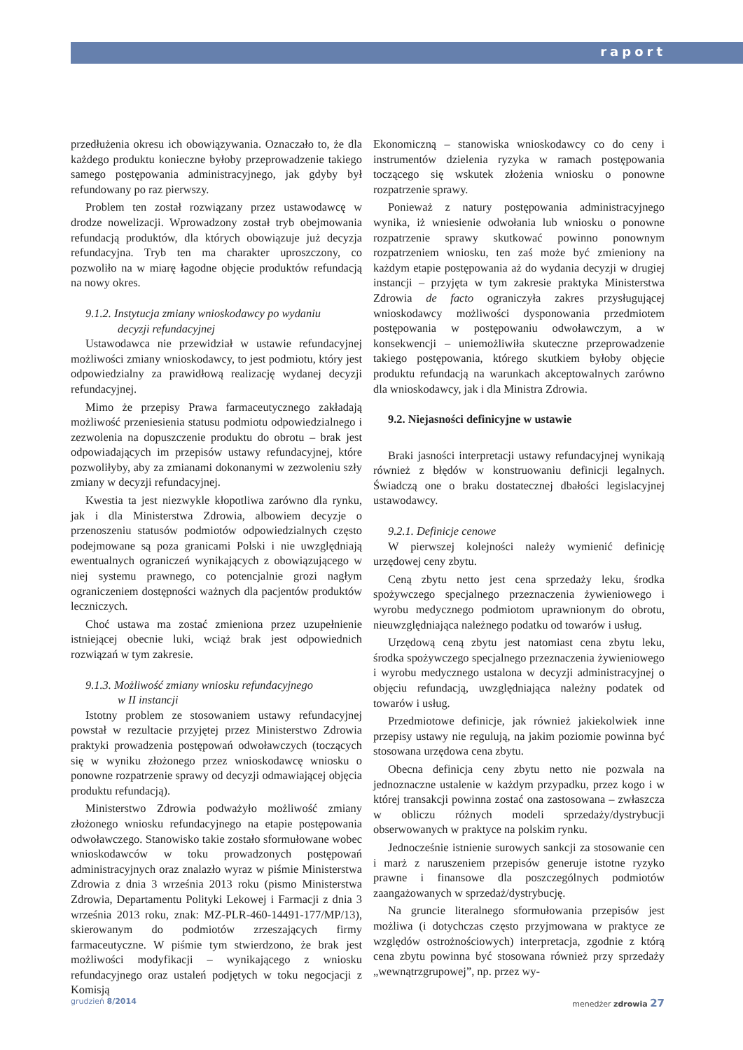raport
przedłużenia okresu ich obowiązywania. Oznaczało to, że dla każdego produktu konieczne byłoby przeprowadzenie takiego samego postępowania administracyjnego, jak gdyby był refundowany po raz pierwszy.
Problem ten został rozwiązany przez ustawodawcę w drodze nowelizacji. Wprowadzony został tryb obejmowania refundacją produktów, dla których obowiązuje już decyzja refundacyjna. Tryb ten ma charakter uproszczony, co pozwoliło na w miarę łagodne objęcie produktów refundacją na nowy okres.
9.1.2. Instytucja zmiany wnioskodawcy po wydaniu
decyzji refundacyjnej
Ustawodawca nie przewidział w ustawie refundacyjnej możliwości zmiany wnioskodawcy, to jest podmiotu, który jest odpowiedzialny za prawidłową realizację wydanej decyzji refundacyjnej.
Mimo że przepisy Prawa farmaceutycznego zakładają możliwość przeniesienia statusu podmiotu odpowiedzialnego i zezwolenia na dopuszczenie produktu do obrotu – brak jest odpowiadających im przepisów ustawy refundacyjnej, które pozwoliłyby, aby za zmianami dokonanymi w zezwoleniu szły zmiany w decyzji refundacyjnej.
Kwestia ta jest niezwykle kłopotliwa zarówno dla rynku, jak i dla Ministerstwa Zdrowia, albowiem decyzje o przenoszeniu statusów podmiotów odpowiedzialnych często podejmowane są poza granicami Polski i nie uwzględniają ewentualnych ograniczeń wynikających z obowiązującego w niej systemu prawnego, co potencjalnie grozi nagłym ograniczeniem dostępności ważnych dla pacjentów produktów leczniczych.
Choć ustawa ma zostać zmieniona przez uzupełnienie istniejącej obecnie luki, wciąż brak jest odpowiednich rozwiązań w tym zakresie.
9.1.3. Możliwość zmiany wniosku refundacyjnego
w II instancji
Istotny problem ze stosowaniem ustawy refundacyjnej powstał w rezultacie przyjętej przez Ministerstwo Zdrowia praktyki prowadzenia postępowań odwoławczych (toczących się w wyniku złożonego przez wnioskodawcę wniosku o ponowne rozpatrzenie sprawy od decyzji odmawiającej objęcia produktu refundacją).
Ministerstwo Zdrowia podważyło możliwość zmiany złożonego wniosku refundacyjnego na etapie postępowania odwoławczego. Stanowisko takie zostało sformułowane wobec wnioskodawców w toku prowadzonych postępowań administracyjnych oraz znalazło wyraz w piśmie Ministerstwa Zdrowia z dnia 3 września 2013 roku (pismo Ministerstwa Zdrowia, Departamentu Polityki Lekowej i Farmacji z dnia 3 września 2013 roku, znak: MZ-PLR-460-14491-177/MP/13), skierowanym do podmiotów zrzeszających firmy farmaceutyczne. W piśmie tym stwierdzono, że brak jest możliwości modyfikacji – wynikającego z wniosku refundacyjnego oraz ustaleń podjętych w toku negocjacji z Komisją
Ekonomiczną – stanowiska wnioskodawcy co do ceny i instrumentów dzielenia ryzyka w ramach postępowania toczącego się wskutek złożenia wniosku o ponowne rozpatrzenie sprawy.
Ponieważ z natury postępowania administracyjnego wynika, iż wniesienie odwołania lub wniosku o ponowne rozpatrzenie sprawy skutkować powinno ponownym rozpatrzeniem wniosku, ten zaś może być zmieniony na każdym etapie postępowania aż do wydania decyzji w drugiej instancji – przyjęta w tym zakresie praktyka Ministerstwa Zdrowia de facto ograniczyła zakres przysługującej wnioskodawcy możliwości dysponowania przedmiotem postępowania w postępowaniu odwoławczym, a w konsekwencji – uniemożliwiła skuteczne przeprowadzenie takiego postępowania, którego skutkiem byłoby objęcie produktu refundacją na warunkach akceptowalnych zarówno dla wnioskodawcy, jak i dla Ministra Zdrowia.
9.2. Niejasności definicyjne w ustawie
Braki jasności interpretacji ustawy refundacyjnej wynikają również z błędów w konstruowaniu definicji legalnych. Świadczą one o braku dostatecznej dbałości legislacyjnej ustawodawcy.
9.2.1. Definicje cenowe
W pierwszej kolejności należy wymienić definicję urzędowej ceny zbytu.
Ceną zbytu netto jest cena sprzedaży leku, środka spożywczego specjalnego przeznaczenia żywieniowego i wyrobu medycznego podmiotom uprawnionym do obrotu, nieuwzględniająca należnego podatku od towarów i usług.
Urzędową ceną zbytu jest natomiast cena zbytu leku, środka spożywczego specjalnego przeznaczenia żywieniowego i wyrobu medycznego ustalona w decyzji administracyjnej o objęciu refundacją, uwzględniająca należny podatek od towarów i usług.
Przedmiotowe definicje, jak również jakiekolwiek inne przepisy ustawy nie regulują, na jakim poziomie powinna być stosowana urzędowa cena zbytu.
Obecna definicja ceny zbytu netto nie pozwala na jednoznaczne ustalenie w każdym przypadku, przez kogo i w której transakcji powinna zostać ona zastosowana – zwłaszcza w obliczu różnych modeli sprzedaży/dystrybucji obserwowanych w praktyce na polskim rynku.
Jednocześnie istnienie surowych sankcji za stosowanie cen i marż z naruszeniem przepisów generuje istotne ryzyko prawne i finansowe dla poszczególnych podmiotów zaangażowanych w sprzedaż/dystrybucję.
Na gruncie literalnego sformułowania przepisów jest możliwa (i dotychczas często przyjmowana w praktyce ze względów ostrożnościowych) interpretacja, zgodnie z którą cena zbytu powinna być stosowana również przy sprzedaży „wewnątrzgrupowej”, np. przez wy-
grudzień 8/2014 menedżer zdrowia 27